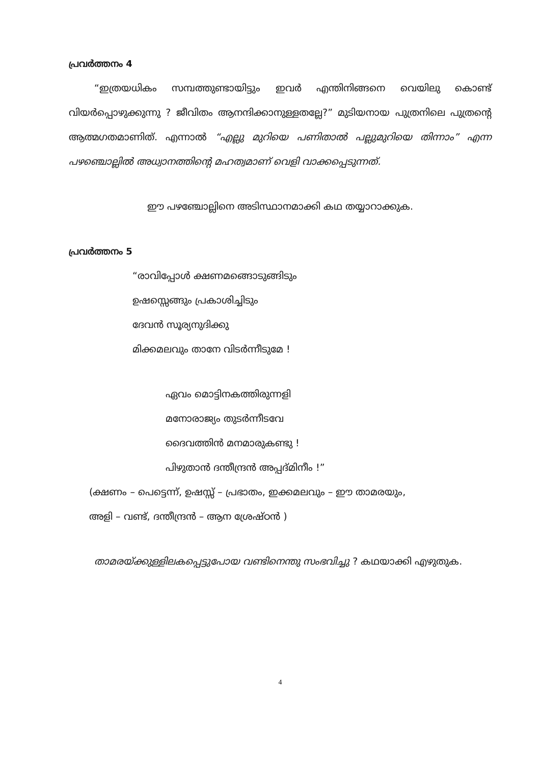പ്രവർത്തനം 4
“ഇത്രയധികം സമ്പത്തുണ്ടായിട്ടും ഇവർ എന്തിനിങ്ങനെ വെയിലു കൊണ്ട് വിയർപ്പൊഴുക്കുന്നു ? ജീവിതം ആനന്ദിക്കാനുള്ളതല്ലേ?” മുടിയനായ പുത്രനിലെ പുത്രന്റെ ആത്മഗതമാണിത്. എന്നാൽ “എല്ലു മുറിയെ പണിതാൽ പല്ലുമുറിയെ തിന്നാം” എന്ന പഴഞ്ചൊല്ലിൽ അധ്വാനത്തിന്റെ മഹത്വമാണ് വെളി വാക്കപ്പെടുന്നത്.
ഈ പഴഞ്ചോല്ലിനെ അടിസ്ഥാനമാക്കി കഥ തയ്യാറാക്കുക.
പ്രവർത്തനം 5
“രാവിപ്പോൾ ക്ഷണമങ്ങൊടുങ്ങിടും
ഉഷസ്സെങ്ങും പ്രകാശിച്ചിടും
ദേവൻ സൂര്യനുദിക്കു
മിക്കമലവും താനേ വിടർന്നീടുമേ !
ഏവം മൊട്ടിനകത്തിരുന്നളി
മനോരാജ്യം തുടർന്നീടവേ
ദൈവത്തിൻ മനമാരുകണ്ടു !
പിഴുതാൻ ദന്തീന്ദ്രൻ അപ്പദ്മിനീം !”
(ക്ഷണം – പെട്ടെന്ന്, ഉഷസ്സ് – പ്രഭാതം, ഇക്കമലവും – ഈ താമരയും,
അളി – വണ്ട്, ദന്തീന്ദ്രൻ – ആന ശ്രേഷ്ഠൻ )
താമരയ്ക്കുള്ളിലകപ്പെട്ടുപോയ വണ്ടിനെന്തു സംഭവിച്ചു ? കഥയാക്കി എഴുതുക.
4